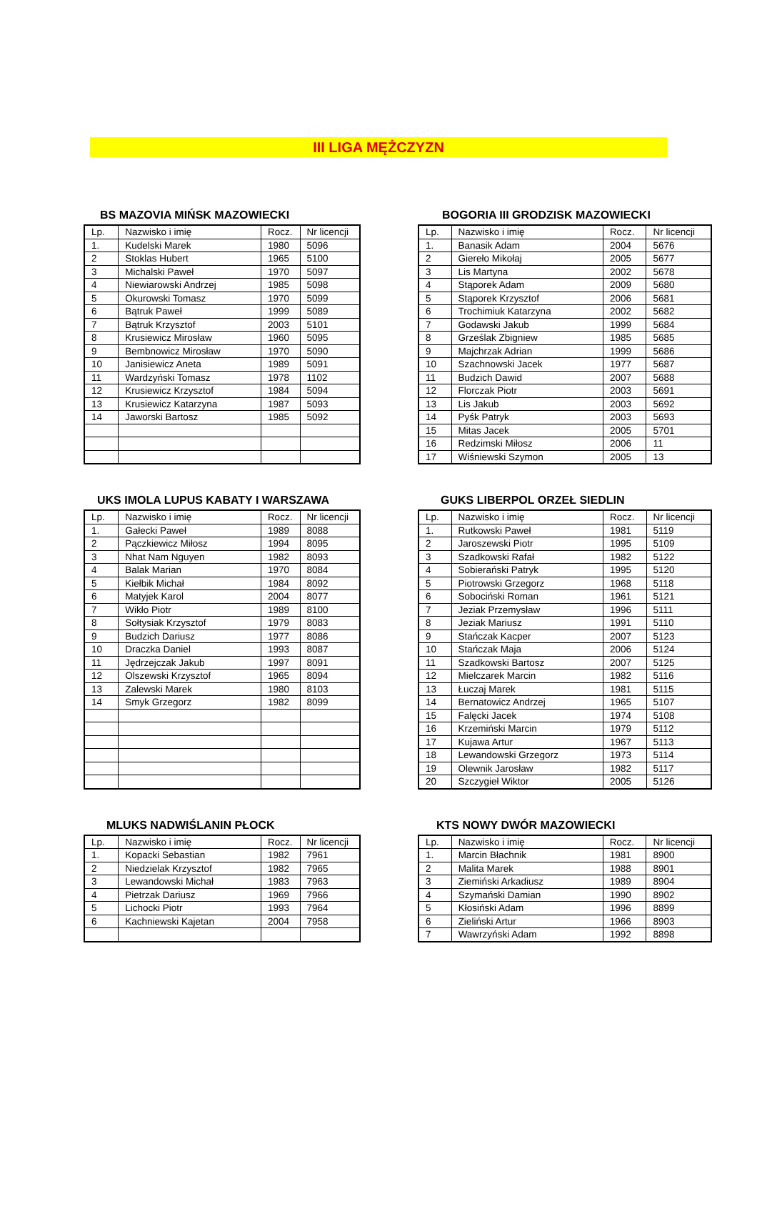III LIGA MĘŻCZYZN
BS MAZOVIA MIŃSK MAZOWIECKI
| Lp. | Nazwisko i imię | Rocz. | Nr licencji |
| --- | --- | --- | --- |
| 1. | Kudelski Marek | 1980 | 5096 |
| 2 | Stoklas Hubert | 1965 | 5100 |
| 3 | Michalski Paweł | 1970 | 5097 |
| 4 | Niewiarowski Andrzej | 1985 | 5098 |
| 5 | Okurowski Tomasz | 1970 | 5099 |
| 6 | Bątruk Paweł | 1999 | 5089 |
| 7 | Bątruk Krzysztof | 2003 | 5101 |
| 8 | Krusiewicz Mirosław | 1960 | 5095 |
| 9 | Bembnowicz Mirosław | 1970 | 5090 |
| 10 | Janisiewicz Aneta | 1989 | 5091 |
| 11 | Wardzyński Tomasz | 1978 | 1102 |
| 12 | Krusiewicz Krzysztof | 1984 | 5094 |
| 13 | Krusiewicz Katarzyna | 1987 | 5093 |
| 14 | Jaworski Bartosz | 1985 | 5092 |
BOGORIA III GRODZISK MAZOWIECKI
| Lp. | Nazwisko i imię | Rocz. | Nr licencji |
| --- | --- | --- | --- |
| 1. | Banasik Adam | 2004 | 5676 |
| 2 | Giereło Mikołaj | 2005 | 5677 |
| 3 | Lis Martyna | 2002 | 5678 |
| 4 | Stąporek Adam | 2009 | 5680 |
| 5 | Stąporek Krzysztof | 2006 | 5681 |
| 6 | Trochimiuk Katarzyna | 2002 | 5682 |
| 7 | Godawski Jakub | 1999 | 5684 |
| 8 | Grześlak Zbigniew | 1985 | 5685 |
| 9 | Majchrzak Adrian | 1999 | 5686 |
| 10 | Szachnowski Jacek | 1977 | 5687 |
| 11 | Budzich Dawid | 2007 | 5688 |
| 12 | Florczak Piotr | 2003 | 5691 |
| 13 | Lis Jakub | 2003 | 5692 |
| 14 | Pyśk Patryk | 2003 | 5693 |
| 15 | Mitas Jacek | 2005 | 5701 |
| 16 | Redzimski Miłosz | 2006 | 11 |
| 17 | Wiśniewski Szymon | 2005 | 13 |
UKS IMOLA LUPUS KABATY I WARSZAWA
| Lp. | Nazwisko i imię | Rocz. | Nr licencji |
| --- | --- | --- | --- |
| 1. | Gałecki Paweł | 1989 | 8088 |
| 2 | Pączkiewicz Miłosz | 1994 | 8095 |
| 3 | Nhat Nam Nguyen | 1982 | 8093 |
| 4 | Balak Marian | 1970 | 8084 |
| 5 | Kiełbik Michał | 1984 | 8092 |
| 6 | Matyjek Karol | 2004 | 8077 |
| 7 | Wikło Piotr | 1989 | 8100 |
| 8 | Sołtysiak Krzysztof | 1979 | 8083 |
| 9 | Budzich Dariusz | 1977 | 8086 |
| 10 | Draczka Daniel | 1993 | 8087 |
| 11 | Jędrzejczak Jakub | 1997 | 8091 |
| 12 | Olszewski Krzysztof | 1965 | 8094 |
| 13 | Zalewski Marek | 1980 | 8103 |
| 14 | Smyk Grzegorz | 1982 | 8099 |
GUKS LIBERPOL ORZEŁ SIEDLIN
| Lp. | Nazwisko i imię | Rocz. | Nr licencji |
| --- | --- | --- | --- |
| 1. | Rutkowski Paweł | 1981 | 5119 |
| 2 | Jaroszewski Piotr | 1995 | 5109 |
| 3 | Szadkowski Rafał | 1982 | 5122 |
| 4 | Sobierański Patryk | 1995 | 5120 |
| 5 | Piotrowski Grzegorz | 1968 | 5118 |
| 6 | Sobociński Roman | 1961 | 5121 |
| 7 | Jeziak Przemysław | 1996 | 5111 |
| 8 | Jeziak Mariusz | 1991 | 5110 |
| 9 | Stańczak Kacper | 2007 | 5123 |
| 10 | Stańczak Maja | 2006 | 5124 |
| 11 | Szadkowski Bartosz | 2007 | 5125 |
| 12 | Mielczarek Marcin | 1982 | 5116 |
| 13 | Łuczaj Marek | 1981 | 5115 |
| 14 | Bernatowicz Andrzej | 1965 | 5107 |
| 15 | Falęcki Jacek | 1974 | 5108 |
| 16 | Krzemiński Marcin | 1979 | 5112 |
| 17 | Kujawa Artur | 1967 | 5113 |
| 18 | Lewandowski Grzegorz | 1973 | 5114 |
| 19 | Olewnik Jarosław | 1982 | 5117 |
| 20 | Szczygieł Wiktor | 2005 | 5126 |
MLUKS NADWIŚLANIN PŁOCK
| Lp. | Nazwisko i imię | Rocz. | Nr licencji |
| --- | --- | --- | --- |
| 1. | Kopacki Sebastian | 1982 | 7961 |
| 2 | Niedzielak Krzysztof | 1982 | 7965 |
| 3 | Lewandowski Michał | 1983 | 7963 |
| 4 | Pietrzak Dariusz | 1969 | 7966 |
| 5 | Lichocki Piotr | 1993 | 7964 |
| 6 | Kachniewski Kajetan | 2004 | 7958 |
KTS NOWY DWÓR MAZOWIECKI
| Lp. | Nazwisko i imię | Rocz. | Nr licencji |
| --- | --- | --- | --- |
| 1. | Marcin Błachnik | 1981 | 8900 |
| 2 | Malita Marek | 1988 | 8901 |
| 3 | Ziemiński Arkadiusz | 1989 | 8904 |
| 4 | Szymański Damian | 1990 | 8902 |
| 5 | Kłosiński Adam | 1996 | 8899 |
| 6 | Zieliński Artur | 1966 | 8903 |
| 7 | Wawrzyński Adam | 1992 | 8898 |